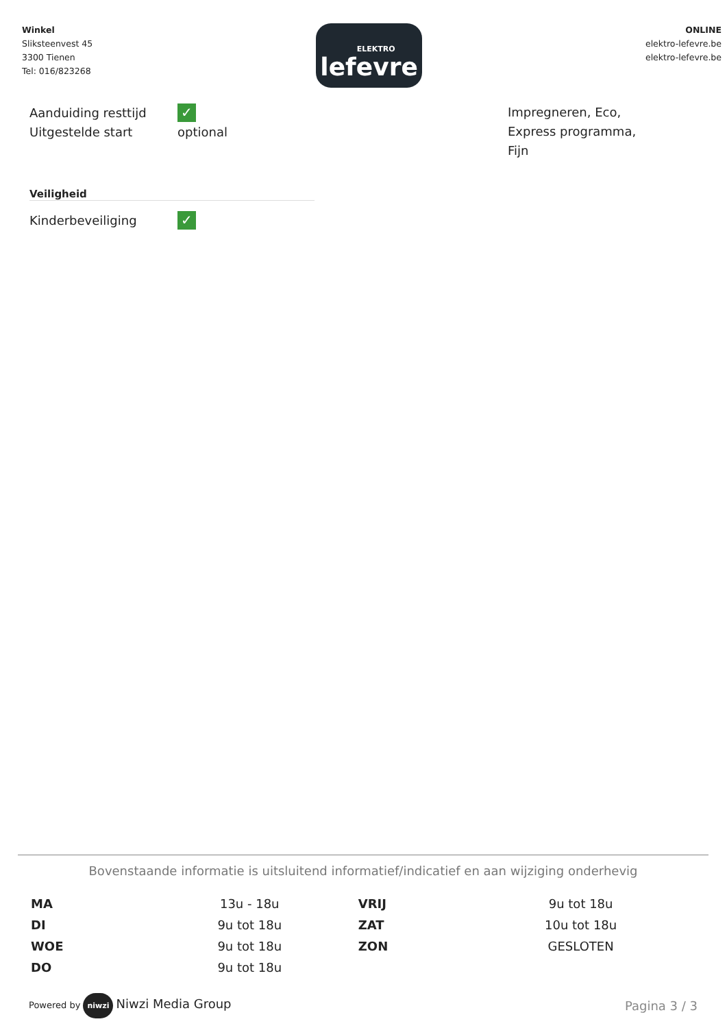Winkel
Sliksteenvest 45
3300 Tienen
Tel: 016/823268
ELEKTRO
lefevre
ONLINE
elektro-lefevre.be
elektro-lefevre.be
Aanduiding resttijd ✓
Uitgestelde start optional
Impregneren, Eco,
Express programma,
Fijn
Veiligheid
Kinderbeveiliging ✓
Bovenstaande informatie is uitsluitend informatief/indicatief en aan wijziging onderhevig
| MA | 13u - 18u | VRIJ | 9u tot 18u |
| DI | 9u tot 18u | ZAT | 10u tot 18u |
| WOE | 9u tot 18u | ZON | GESLOTEN |
| DO | 9u tot 18u | | |
Powered by niwzi Niwzi Media Group
Pagina 3 / 3